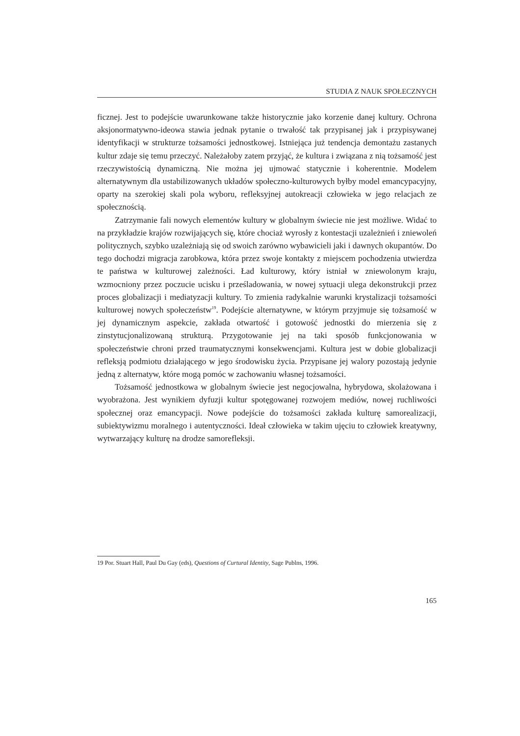STUDIA Z NAUK SPOŁECZNYCH
ficznej. Jest to podejście uwarunkowane także historycznie jako korzenie danej kultury. Ochrona aksjonormatywno-ideowa stawia jednak pytanie o trwałość tak przypisanej jak i przypisywanej identyfikacji w strukturze tożsamości jednostkowej. Istniejąca już tendencja demontażu zastanych kultur zdaje się temu przeczyć. Należałoby zatem przyjąć, że kultura i związana z nią tożsamość jest rzeczywistością dynamiczną. Nie można jej ujmować statycznie i koherentnie. Modelem alternatywnym dla ustabilizowanych układów społeczno-kulturowych byłby model emancypacyjny, oparty na szerokiej skali pola wyboru, refleksyjnej autokreacji człowieka w jego relacjach ze społecznością.
Zatrzymanie fali nowych elementów kultury w globalnym świecie nie jest możliwe. Widać to na przykładzie krajów rozwijających się, które chociaż wyrosły z kontestacji uzależnień i zniewoleń politycznych, szybko uzależniają się od swoich zarówno wybawicieli jaki i dawnych okupantów. Do tego dochodzi migracja zarobkowa, która przez swoje kontakty z miejscem pochodzenia utwierdza te państwa w kulturowej zależności. Ład kulturowy, który istniał w zniewolonym kraju, wzmocniony przez poczucie ucisku i prześladowania, w nowej sytuacji ulega dekonstrukcji przez proces globalizacji i mediatyzacji kultury. To zmienia radykalnie warunki krystalizacji tożsamości kulturowej nowych społeczeństw<sup>19</sup>. Podejście alternatywne, w którym przyjmuje się tożsamość w jej dynamicznym aspekcie, zakłada otwartość i gotowość jednostki do mierzenia się z zinstytucjonalizowaną strukturą. Przygotowanie jej na taki sposób funkcjonowania w społeczeństwie chroni przed traumatycznymi konsekwencjami. Kultura jest w dobie globalizacji refleksją podmiotu działającego w jego środowisku życia. Przypisane jej walory pozostają jedynie jedną z alternatyw, które mogą pomóc w zachowaniu własnej tożsamości.
Tożsamość jednostkowa w globalnym świecie jest negocjowalna, hybrydowa, skolażowana i wyobrażona. Jest wynikiem dyfuzji kultur spotęgowanej rozwojem mediów, nowej ruchliwości społecznej oraz emancypacji. Nowe podejście do tożsamości zakłada kulturę samorealizacji, subiektywizmu moralnego i autentyczności. Ideał człowieka w takim ujęciu to człowiek kreatywny, wytwarzający kulturę na drodze samorefleksji.
19 Por. Stuart Hall, Paul Du Gay (eds), Questions of Curtural Identity, Sage Publns, 1996.
165